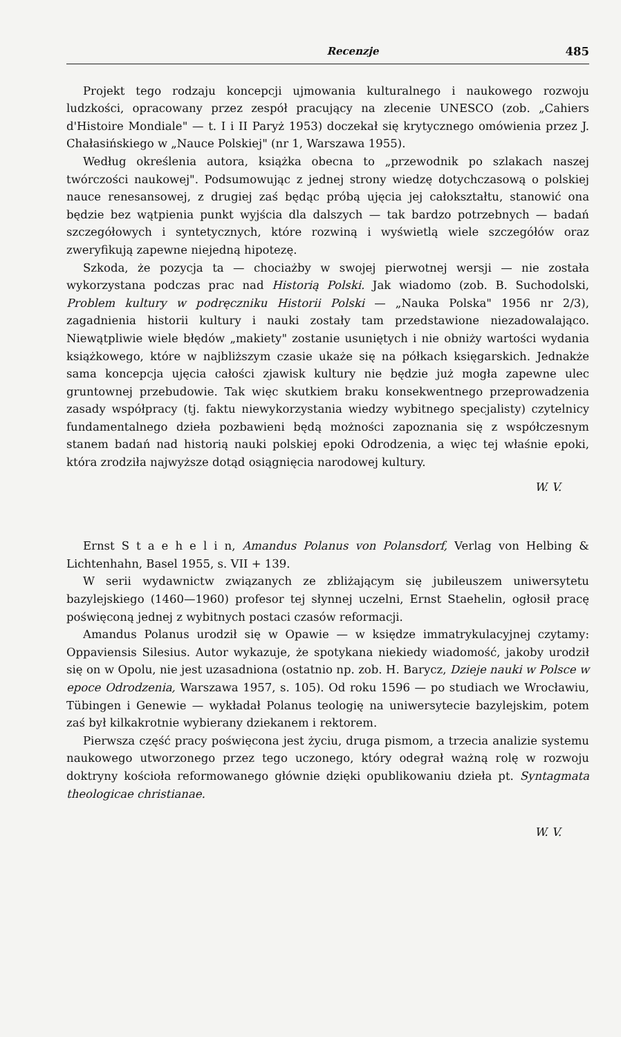Recenzje 485
Projekt tego rodzaju koncepcji ujmowania kulturalnego i naukowego rozwoju ludzkości, opracowany przez zespół pracujący na zlecenie UNESCO (zob. „Cahiers d'Histoire Mondiale" — t. I i II Paryż 1953) doczekał się krytycznego omówienia przez J. Chałasińskiego w „Nauce Polskiej" (nr 1, Warszawa 1955).
Według określenia autora, książka obecna to „przewodnik po szlakach naszej twórczości naukowej". Podsumowując z jednej strony wiedzę dotychczasową o polskiej nauce renesansowej, z drugiej zaś będąc próbą ujęcia jej całokształtu, stanowić ona będzie bez wątpienia punkt wyjścia dla dalszych — tak bardzo potrzebnych — badań szczegółowych i syntetycznych, które rozwiną i wyświetlą wiele szczegółów oraz zweryfikują zapewne niejedną hipotezę.
Szkoda, że pozycja ta — chociażby w swojej pierwotnej wersji — nie została wykorzystana podczas prac nad Historią Polski. Jak wiadomo (zob. B. Suchodolski, Problem kultury w podręczniku Historii Polski — „Nauka Polska" 1956 nr 2/3), zagadnienia historii kultury i nauki zostały tam przedstawione niezadowalająco. Niewątpliwie wiele błędów „makiety" zostanie usuniętych i nie obniży wartości wydania książkowego, które w najbliższym czasie ukaże się na półkach księgarskich. Jednakże sama koncepcja ujęcia całości zjawisk kultury nie będzie już mogła zapewne ulec gruntownej przebudowie. Tak więc skutkiem braku konsekwentnego przeprowadzenia zasady współpracy (tj. faktu niewykorzystania wiedzy wybitnego specjalisty) czytelnicy fundamentalnego dzieła pozbawieni będą możności zapoznania się z współczesnym stanem badań nad historią nauki polskiej epoki Odrodzenia, a więc tej właśnie epoki, która zrodziła najwyższe dotąd osiągnięcia narodowej kultury.
W. V.
Ernst S t a e h e l i n, Amandus Polanus von Polansdorf, Verlag von Helbing & Lichtenhahn, Basel 1955, s. VII + 139.
W serii wydawnictw związanych ze zbliżającym się jubileuszem uniwersytetu bazylejskiego (1460—1960) profesor tej słynnej uczelni, Ernst Staehelin, ogłosił pracę poświęconą jednej z wybitnych postaci czasów reformacji.
Amandus Polanus urodził się w Opawie — w księdze immatrykulacyjnej czytamy: Oppaviensis Silesius. Autor wykazuje, że spotykana niekiedy wiadomość, jakoby urodził się on w Opolu, nie jest uzasadniona (ostatnio np. zob. H. Barycz, Dzieje nauki w Polsce w epoce Odrodzenia, Warszawa 1957, s. 105). Od roku 1596 — po studiach we Wrocławiu, Tübingen i Genewie — wykładał Polanus teologię na uniwersytecie bazylejskim, potem zaś był kilkakrotnie wybierany dziekanem i rektorem.
Pierwsza część pracy poświęcona jest życiu, druga pismom, a trzecia analizie systemu naukowego utworzonego przez tego uczonego, który odegrał ważną rolę w rozwoju doktryny kościoła reformowanego głównie dzięki opublikowaniu dzieła pt. Syntagmata theologicae christianae.
W. V.